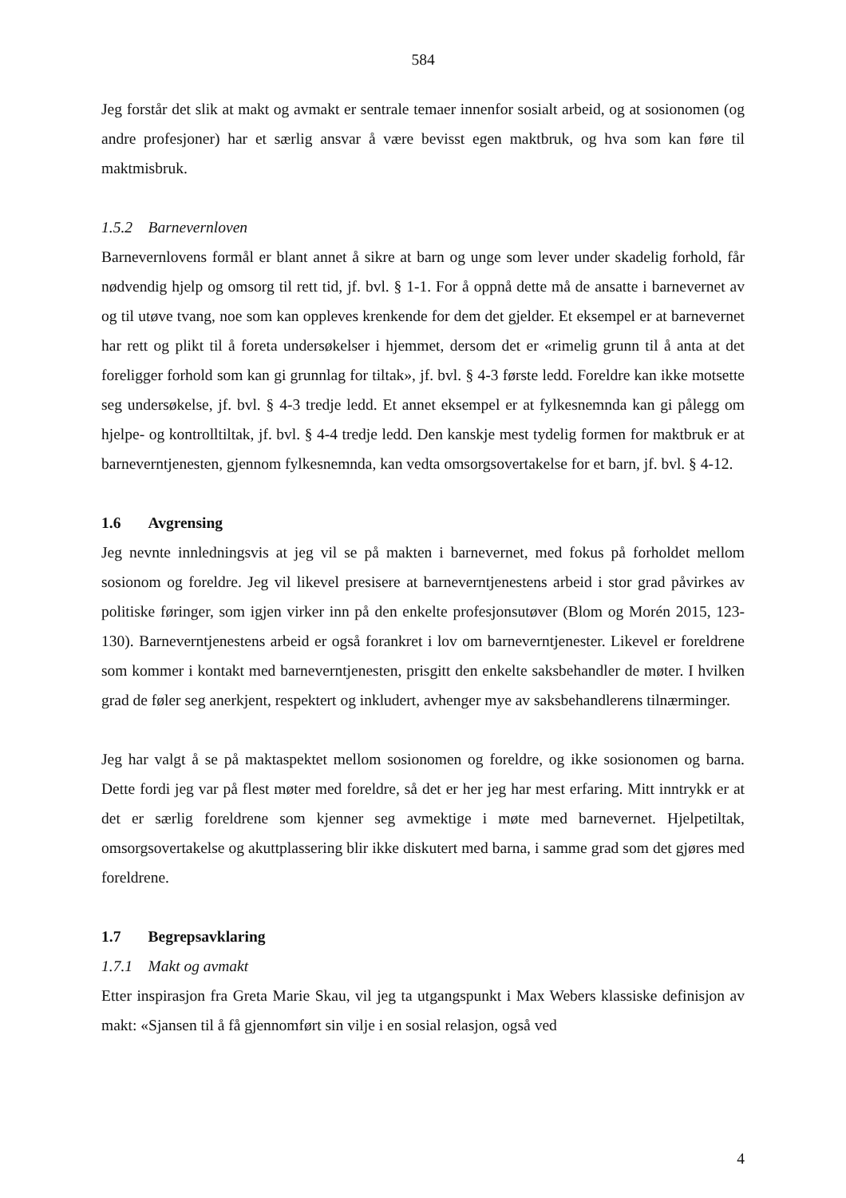584
Jeg forstår det slik at makt og avmakt er sentrale temaer innenfor sosialt arbeid, og at sosionomen (og andre profesjoner) har et særlig ansvar å være bevisst egen maktbruk, og hva som kan føre til maktmisbruk.
1.5.2 Barnevernloven
Barnevernlovens formål er blant annet å sikre at barn og unge som lever under skadelig forhold, får nødvendig hjelp og omsorg til rett tid, jf. bvl. § 1-1. For å oppnå dette må de ansatte i barnevernet av og til utøve tvang, noe som kan oppleves krenkende for dem det gjelder. Et eksempel er at barnevernet har rett og plikt til å foreta undersøkelser i hjemmet, dersom det er «rimelig grunn til å anta at det foreligger forhold som kan gi grunnlag for tiltak», jf. bvl. § 4-3 første ledd. Foreldre kan ikke motsette seg undersøkelse, jf. bvl. § 4-3 tredje ledd. Et annet eksempel er at fylkesnemnda kan gi pålegg om hjelpe- og kontrolltiltak, jf. bvl. § 4-4 tredje ledd. Den kanskje mest tydelig formen for maktbruk er at barneverntjenesten, gjennom fylkesnemnda, kan vedta omsorgsovertakelse for et barn, jf. bvl. § 4-12.
1.6 Avgrensing
Jeg nevnte innledningsvis at jeg vil se på makten i barnevernet, med fokus på forholdet mellom sosionom og foreldre. Jeg vil likevel presisere at barneverntjenestens arbeid i stor grad påvirkes av politiske føringer, som igjen virker inn på den enkelte profesjonsutøver (Blom og Morén 2015, 123-130). Barneverntjenestens arbeid er også forankret i lov om barneverntjenester. Likevel er foreldrene som kommer i kontakt med barneverntjenesten, prisgitt den enkelte saksbehandler de møter. I hvilken grad de føler seg anerkjent, respektert og inkludert, avhenger mye av saksbehandlerens tilnærminger.
Jeg har valgt å se på maktaspektet mellom sosionomen og foreldre, og ikke sosionomen og barna. Dette fordi jeg var på flest møter med foreldre, så det er her jeg har mest erfaring. Mitt inntrykk er at det er særlig foreldrene som kjenner seg avmektige i møte med barnevernet. Hjelpetiltak, omsorgsovertakelse og akuttplassering blir ikke diskutert med barna, i samme grad som det gjøres med foreldrene.
1.7 Begrepsavklaring
1.7.1 Makt og avmakt
Etter inspirasjon fra Greta Marie Skau, vil jeg ta utgangspunkt i Max Webers klassiske definisjon av makt: «Sjansen til å få gjennomført sin vilje i en sosial relasjon, også ved
4